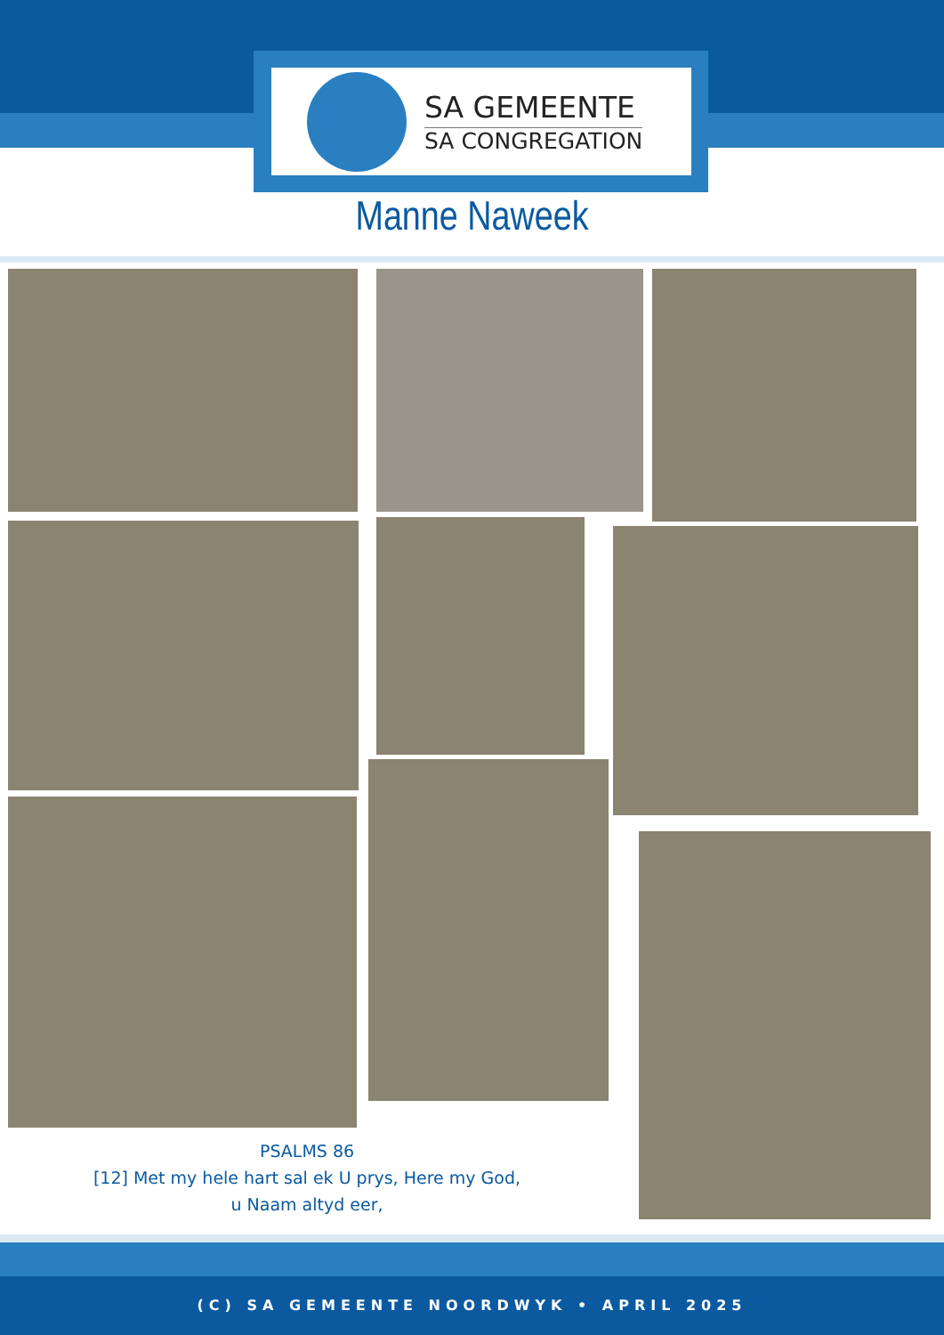SA GEMEENTE
SA CONGREGATION
Manne Naweek
PSALMS 86
[12] Met my hele hart sal ek U prys, Here my God,
u Naam altyd eer,
(C) SA GEMEENTE NOORDWYK • APRIL 2025